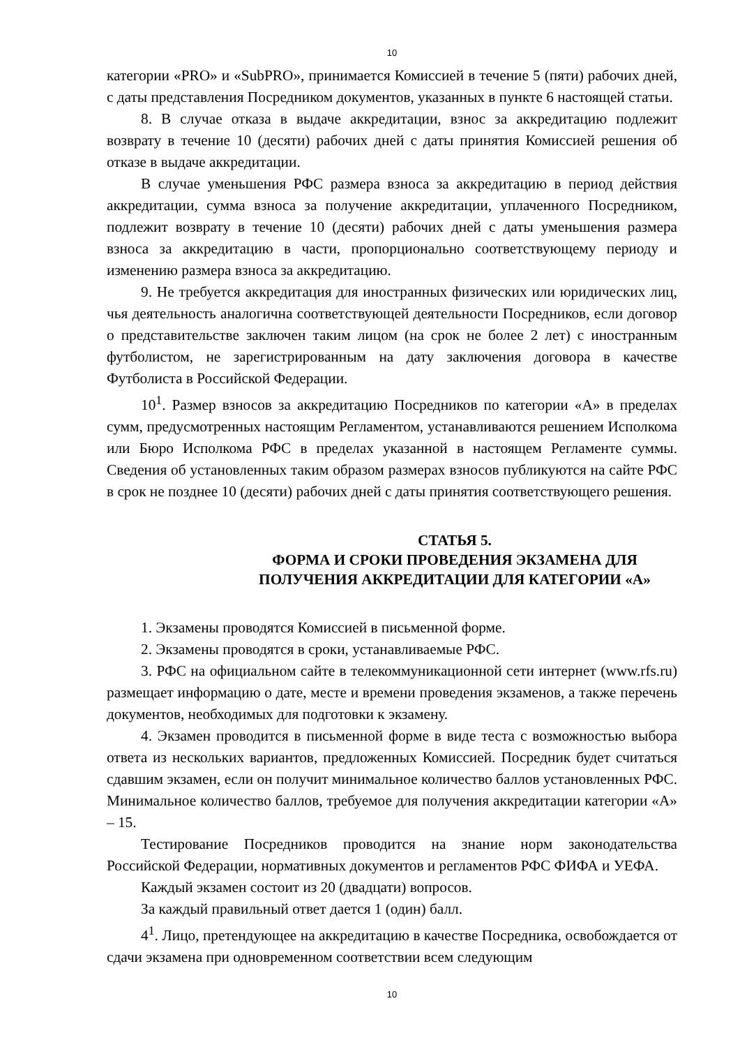10
категории «PRO» и «SubPRO», принимается Комиссией в течение 5 (пяти) рабочих дней, с даты представления Посредником документов, указанных в пункте 6 настоящей статьи.
8. В случае отказа в выдаче аккредитации, взнос за аккредитацию подлежит возврату в течение 10 (десяти) рабочих дней с даты принятия Комиссией решения об отказе в выдаче аккредитации.
В случае уменьшения РФС размера взноса за аккредитацию в период действия аккредитации, сумма взноса за получение аккредитации, уплаченного Посредником, подлежит возврату в течение 10 (десяти) рабочих дней с даты уменьшения размера взноса за аккредитацию в части, пропорционально соответствующему периоду и изменению размера взноса за аккредитацию.
9. Не требуется аккредитация для иностранных физических или юридических лиц, чья деятельность аналогична соответствующей деятельности Посредников, если договор о представительстве заключен таким лицом (на срок не более 2 лет) с иностранным футболистом, не зарегистрированным на дату заключения договора в качестве Футболиста в Российской Федерации.
10<sup>1</sup>. Размер взносов за аккредитацию Посредников по категории «А» в пределах сумм, предусмотренных настоящим Регламентом, устанавливаются решением Исполкома или Бюро Исполкома РФС в пределах указанной в настоящем Регламенте суммы. Сведения об установленных таким образом размерах взносов публикуются на сайте РФС в срок не позднее 10 (десяти) рабочих дней с даты принятия соответствующего решения.
СТАТЬЯ 5.
ФОРМА И СРОКИ ПРОВЕДЕНИЯ ЭКЗАМЕНА ДЛЯ ПОЛУЧЕНИЯ АККРЕДИТАЦИИ ДЛЯ КАТЕГОРИИ «А»
1. Экзамены проводятся Комиссией в письменной форме.
2. Экзамены проводятся в сроки, устанавливаемые РФС.
3. РФС на официальном сайте в телекоммуникационной сети интернет (www.rfs.ru) размещает информацию о дате, месте и времени проведения экзаменов, а также перечень документов, необходимых для подготовки к экзамену.
4. Экзамен проводится в письменной форме в виде теста с возможностью выбора ответа из нескольких вариантов, предложенных Комиссией. Посредник будет считаться сдавшим экзамен, если он получит минимальное количество баллов установленных РФС. Минимальное количество баллов, требуемое для получения аккредитации категории «А» – 15.
Тестирование Посредников проводится на знание норм законодательства Российской Федерации, нормативных документов и регламентов РФС ФИФА и УЕФА.
Каждый экзамен состоит из 20 (двадцати) вопросов.
За каждый правильный ответ дается 1 (один) балл.
4<sup>1</sup>. Лицо, претендующее на аккредитацию в качестве Посредника, освобождается от сдачи экзамена при одновременном соответствии всем следующим
10